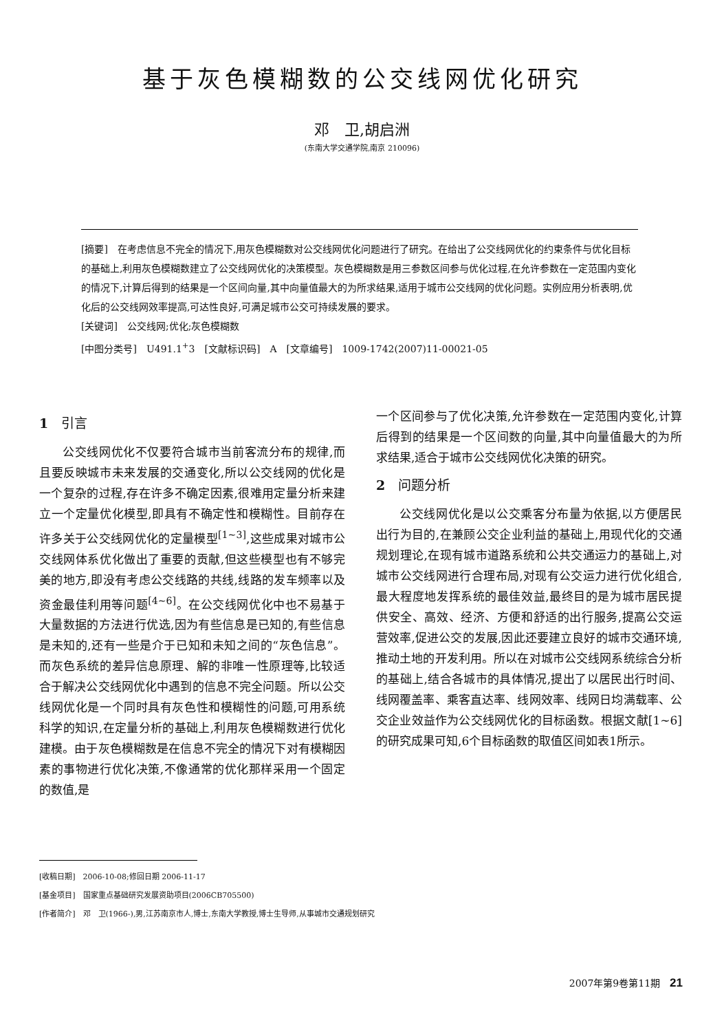基于灰色模糊数的公交线网优化研究
邓　卫,胡启洲
(东南大学交通学院,南京 210096)
[摘要]　在考虑信息不完全的情况下,用灰色模糊数对公交线网优化问题进行了研究。在给出了公交线网优化的约束条件与优化目标的基础上,利用灰色模糊数建立了公交线网优化的决策模型。灰色模糊数是用三参数区间参与优化过程,在允许参数在一定范围内变化的情况下,计算后得到的结果是一个区间向量,其中向量值最大的为所求结果,适用于城市公交线网的优化问题。实例应用分析表明,优化后的公交线网效率提高,可达性良好,可满足城市公交可持续发展的要求。
[关键词]　公交线网;优化;灰色模糊数
[中图分类号]　U491.1<sup>+</sup>3　[文献标识码]　A　[文章编号]　1009-1742(2007)11-00021-05
1　引言
公交线网优化不仅要符合城市当前客流分布的规律,而且要反映城市未来发展的交通变化,所以公交线网的优化是一个复杂的过程,存在许多不确定因素,很难用定量分析来建立一个定量优化模型,即具有不确定性和模糊性。目前存在许多关于公交线网优化的定量模型<sup>[1~3]</sup>,这些成果对城市公交线网体系优化做出了重要的贡献,但这些模型也有不够完美的地方,即没有考虑公交线路的共线,线路的发车频率以及资金最佳利用等问题<sup>[4~6]</sup>。在公交线网优化中也不易基于大量数据的方法进行优选,因为有些信息是已知的,有些信息是未知的,还有一些是介于已知和未知之间的“灰色信息”。而灰色系统的差异信息原理、解的非唯一性原理等,比较适合于解决公交线网优化中遇到的信息不完全问题。所以公交线网优化是一个同时具有灰色性和模糊性的问题,可用系统科学的知识,在定量分析的基础上,利用灰色模糊数进行优化建模。由于灰色模糊数是在信息不完全的情况下对有模糊因素的事物进行优化决策,不像通常的优化那样采用一个固定的数值,是
一个区间参与了优化决策,允许参数在一定范围内变化,计算后得到的结果是一个区间数的向量,其中向量值最大的为所求结果,适合于城市公交线网优化决策的研究。
2　问题分析
公交线网优化是以公交乘客分布量为依据,以方便居民出行为目的,在兼顾公交企业利益的基础上,用现代化的交通规划理论,在现有城市道路系统和公共交通运力的基础上,对城市公交线网进行合理布局,对现有公交运力进行优化组合,最大程度地发挥系统的最佳效益,最终目的是为城市居民提供安全、高效、经济、方便和舒适的出行服务,提高公交运营效率,促进公交的发展,因此还要建立良好的城市交通环境,推动土地的开发利用。所以在对城市公交线网系统综合分析的基础上,结合各城市的具体情况,提出了以居民出行时间、线网覆盖率、乘客直达率、线网效率、线网日均满载率、公交企业效益作为公交线网优化的目标函数。根据文献[1~6]的研究成果可知,6个目标函数的取值区间如表1所示。
[收稿日期]　2006-10-08;修回日期 2006-11-17
[基金项目]　国家重点基础研究发展资助项目(2006CB705500)
[作者简介]　邓　卫(1966-),男,江苏南京市人,博士,东南大学教授,博士生导师,从事城市交通规划研究
2007年第9卷第11期　21